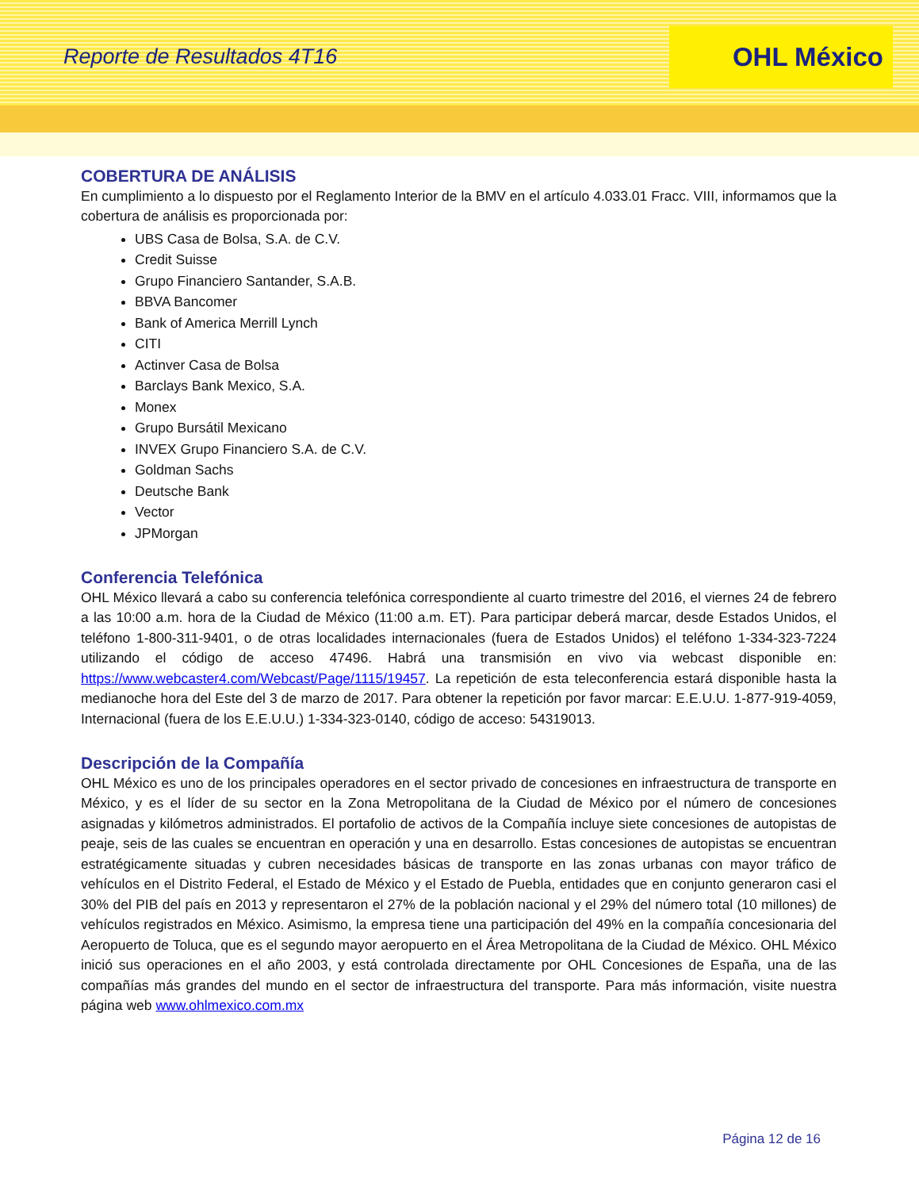Reporte de Resultados 4T16
OHL México
COBERTURA DE ANÁLISIS
En cumplimiento a lo dispuesto por el Reglamento Interior de la BMV en el artículo 4.033.01 Fracc. VIII, informamos que la cobertura de análisis es proporcionada por:
UBS Casa de Bolsa, S.A. de C.V.
Credit Suisse
Grupo Financiero Santander, S.A.B.
BBVA Bancomer
Bank of America Merrill Lynch
CITI
Actinver Casa de Bolsa
Barclays Bank Mexico, S.A.
Monex
Grupo Bursátil Mexicano
INVEX Grupo Financiero S.A. de C.V.
Goldman Sachs
Deutsche Bank
Vector
JPMorgan
Conferencia Telefónica
OHL México llevará a cabo su conferencia telefónica correspondiente al cuarto trimestre del 2016, el viernes 24 de febrero a las 10:00 a.m. hora de la Ciudad de México (11:00 a.m. ET). Para participar deberá marcar, desde Estados Unidos, el teléfono 1-800-311-9401, o de otras localidades internacionales (fuera de Estados Unidos) el teléfono 1-334-323-7224 utilizando el código de acceso 47496. Habrá una transmisión en vivo via webcast disponible en: https://www.webcaster4.com/Webcast/Page/1115/19457. La repetición de esta teleconferencia estará disponible hasta la medianoche hora del Este del 3 de marzo de 2017. Para obtener la repetición por favor marcar: E.E.U.U. 1-877-919-4059, Internacional (fuera de los E.E.U.U.) 1-334-323-0140, código de acceso: 54319013.
Descripción de la Compañía
OHL México es uno de los principales operadores en el sector privado de concesiones en infraestructura de transporte en México, y es el líder de su sector en la Zona Metropolitana de la Ciudad de México por el número de concesiones asignadas y kilómetros administrados. El portafolio de activos de la Compañía incluye siete concesiones de autopistas de peaje, seis de las cuales se encuentran en operación y una en desarrollo. Estas concesiones de autopistas se encuentran estratégicamente situadas y cubren necesidades básicas de transporte en las zonas urbanas con mayor tráfico de vehículos en el Distrito Federal, el Estado de México y el Estado de Puebla, entidades que en conjunto generaron casi el 30% del PIB del país en 2013 y representaron el 27% de la población nacional y el 29% del número total (10 millones) de vehículos registrados en México. Asimismo, la empresa tiene una participación del 49% en la compañía concesionaria del Aeropuerto de Toluca, que es el segundo mayor aeropuerto en el Área Metropolitana de la Ciudad de México. OHL México inició sus operaciones en el año 2003, y está controlada directamente por OHL Concesiones de España, una de las compañías más grandes del mundo en el sector de infraestructura del transporte. Para más información, visite nuestra página web www.ohlmexico.com.mx
Página 12 de 16